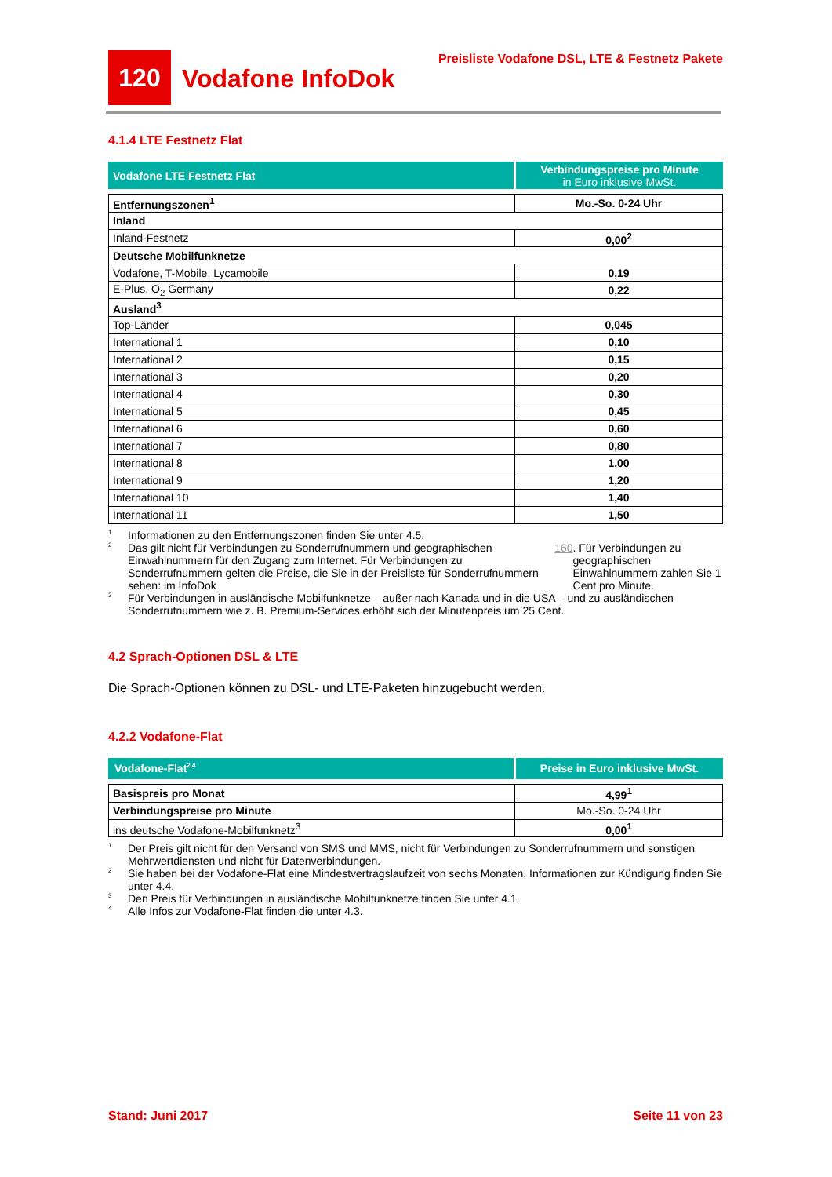120
Vodafone InfoDok
Preisliste Vodafone DSL, LTE & Festnetz Pakete
4.1.4 LTE Festnetz Flat
| Vodafone LTE Festnetz Flat | Verbindungspreise pro Minute in Euro inklusive MwSt. |
| Entfernungszonen<sup>1</sup> | Mo.-So. 0-24 Uhr |
| Inland | |
| Inland-Festnetz | 0,00<sup>2</sup> |
| Deutsche Mobilfunknetze | |
| Vodafone, T-Mobile, Lycamobile | 0,19 |
| E-Plus, O<sub>2</sub> Germany | 0,22 |
| Ausland<sup>3</sup> | |
| Top-Länder | 0,045 |
| International 1 | 0,10 |
| International 2 | 0,15 |
| International 3 | 0,20 |
| International 4 | 0,30 |
| International 5 | 0,45 |
| International 6 | 0,60 |
| International 7 | 0,80 |
| International 8 | 1,00 |
| International 9 | 1,20 |
| International 10 | 1,40 |
| International 11 | 1,50 |
1 Informationen zu den Entfernungszonen finden Sie unter 4.5.
2 Das gilt nicht für Verbindungen zu Sonderrufnummern und geographischen Einwahlnummern für den Zugang zum Internet. Für Verbindungen zu Sonderrufnummern gelten die Preise, die Sie in der Preisliste für Sonderrufnummern sehen: im InfoDok 160. Für Verbindungen zu geographischen Einwahlnummern zahlen Sie 1 Cent pro Minute.
3 Für Verbindungen in ausländische Mobilfunknetze – außer nach Kanada und in die USA – und zu ausländischen Sonderrufnummern wie z. B. Premium-Services erhöht sich der Minutenpreis um 25 Cent.
4.2 Sprach-Optionen DSL & LTE
Die Sprach-Optionen können zu DSL- und LTE-Paketen hinzugebucht werden.
4.2.2 Vodafone-Flat
| Vodafone-Flat<sup>2,4</sup> | Preise in Euro inklusive MwSt. |
| Basispreis pro Monat | 4,99<sup>1</sup> |
| Verbindungspreise pro Minute | Mo.-So. 0-24 Uhr |
| ins deutsche Vodafone-Mobilfunknetz<sup>3</sup> | 0,00<sup>1</sup> |
1 Der Preis gilt nicht für den Versand von SMS und MMS, nicht für Verbindungen zu Sonderrufnummern und sonstigen Mehrwertdiensten und nicht für Datenverbindungen.
2 Sie haben bei der Vodafone-Flat eine Mindestvertragslaufzeit von sechs Monaten. Informationen zur Kündigung finden Sie unter 4.4.
3 Den Preis für Verbindungen in ausländische Mobilfunknetze finden Sie unter 4.1.
4 Alle Infos zur Vodafone-Flat finden die unter 4.3.
Stand: Juni 2017 Seite 11 von 23